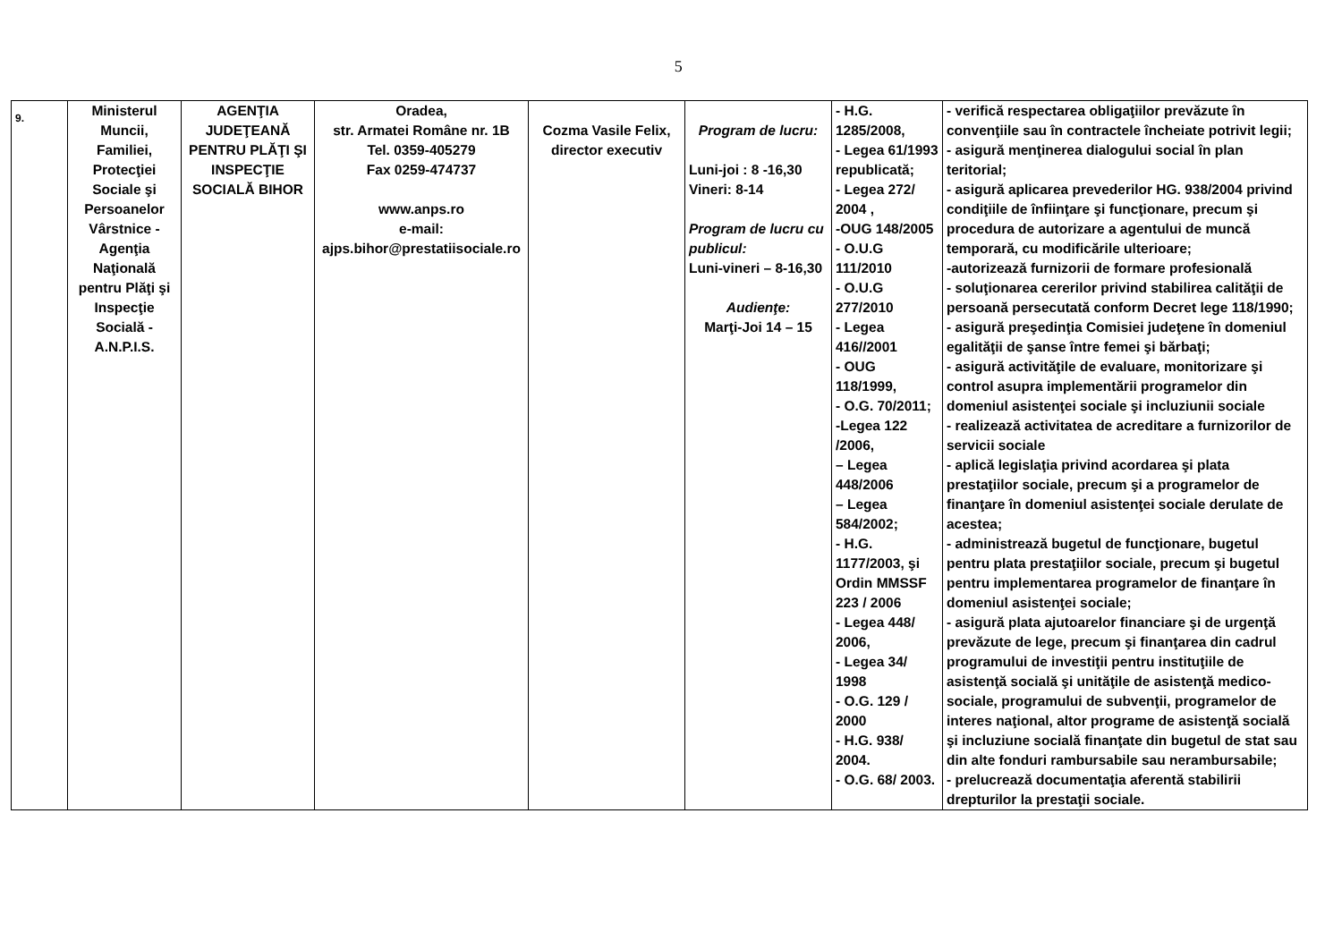5
| 9. | Ministerul Muncii, Familiei, Protecţiei Sociale şi Persoanelor Vârstnice - Agenţia Naţională pentru Plăţi şi Inspecţie Socială - A.N.P.I.S. | AGENŢIA JUDEŢEANĂ PENTRU PLĂŢI ŞI INSPECŢIE SOCIALĂ BIHOR | Oradea, str. Armatei Române nr. 1B Tel. 0359-405279 Fax 0259-474737 www.anps.ro e-mail: ajps.bihor@prestatiisociale.ro | Cozma Vasile Felix, director executiv | Program de lucru: Luni-joi : 8 -16,30 Vineri: 8-14 Program de lucru cu publicul: Luni-vineri – 8-16,30 Audienţe: Marţi-Joi 14 – 15 | - H.G. 1285/2008, - Legea 61/1993 republicată; - Legea 272/ 2004 , -OUG 148/2005 - O.U.G 111/2010 - O.U.G 277/2010 - Legea 416//2001 - OUG 118/1999, - O.G. 70/2011; -Legea 122 /2006, – Legea 448/2006 – Legea 584/2002; - H.G. 1177/2003, şi Ordin MMSSF 223 / 2006 - Legea 448/ 2006, - Legea 34/ 1998 - O.G. 129 / 2000 - H.G. 938/ 2004. - O.G. 68/ 2003. | - verifică respectarea obligaţiilor prevăzute în convenţiile sau în contractele încheiate potrivit legii; - asigură menţinerea dialogului social în plan teritorial; - asigură aplicarea prevederilor HG. 938/2004 privind condiţiile de înfiinţare şi funcţionare, precum şi procedura de autorizare a agentului de muncă temporară, cu modificările ulterioare; -autorizează furnizorii de formare profesională - soluţionarea cererilor privind stabilirea calităţii de persoană persecutată conform Decret lege 118/1990; - asigură preşedinţia Comisiei judeţene în domeniul egalităţii de şanse între femei şi bărbaţi; - asigură activităţile de evaluare, monitorizare şi control asupra implementării programelor din domeniul asistenţei sociale şi incluziunii sociale - realizează activitatea de acreditare a furnizorilor de servicii sociale - aplică legislaţia privind acordarea şi plata prestaţiilor sociale, precum şi a programelor de finanţare în domeniul asistenţei sociale derulate de acestea; - administrează bugetul de funcţionare, bugetul pentru plata prestaţiilor sociale, precum şi bugetul pentru implementarea programelor de finanţare în domeniul asistenţei sociale; - asigură plata ajutoarelor financiare şi de urgenţă prevăzute de lege, precum şi finanţarea din cadrul programului de investiţii pentru instituţiile de asistenţă socială şi unităţile de asistenţă medico-sociale, programului de subvenţii, programelor de interes naţional, altor programe de asistenţă socială şi incluziune socială finanţate din bugetul de stat sau din alte fonduri rambursabile sau nerambursabile; - prelucrează documentaţia aferentă stabilirii drepturilor la prestaţii sociale. |